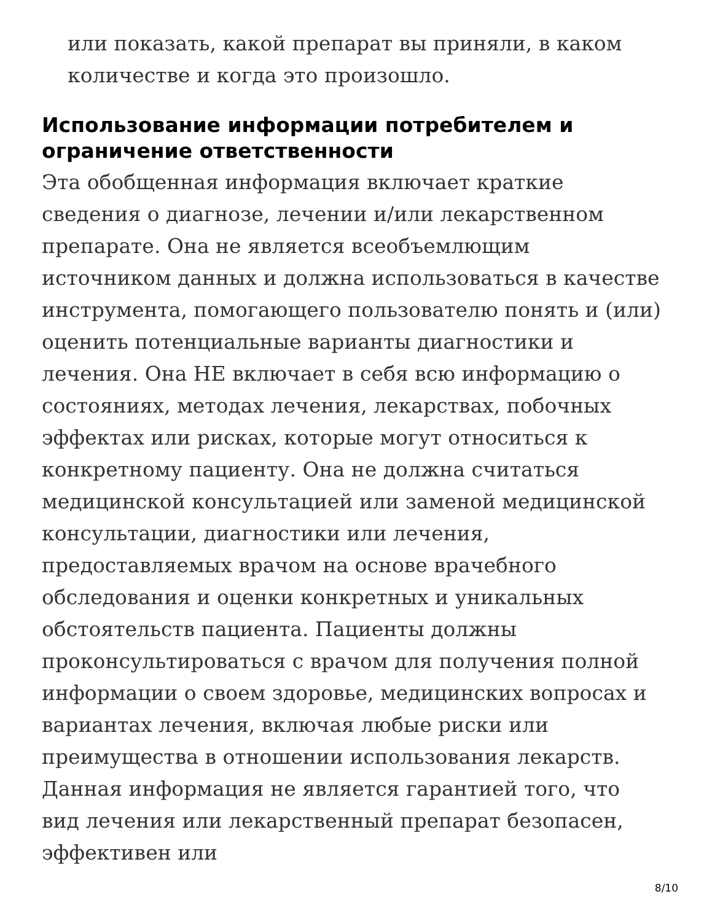или показать, какой препарат вы приняли, в каком количестве и когда это произошло.
Использование информации потребителем и ограничение ответственности
Эта обобщенная информация включает краткие сведения о диагнозе, лечении и/или лекарственном препарате. Она не является всеобъемлющим источником данных и должна использоваться в качестве инструмента, помогающего пользователю понять и (или) оценить потенциальные варианты диагностики и лечения. Она НЕ включает в себя всю информацию о состояниях, методах лечения, лекарствах, побочных эффектах или рисках, которые могут относиться к конкретному пациенту. Она не должна считаться медицинской консультацией или заменой медицинской консультации, диагностики или лечения, предоставляемых врачом на основе врачебного обследования и оценки конкретных и уникальных обстоятельств пациента. Пациенты должны проконсультироваться с врачом для получения полной информации о своем здоровье, медицинских вопросах и вариантах лечения, включая любые риски или преимущества в отношении использования лекарств. Данная информация не является гарантией того, что вид лечения или лекарственный препарат безопасен, эффективен или
8/10